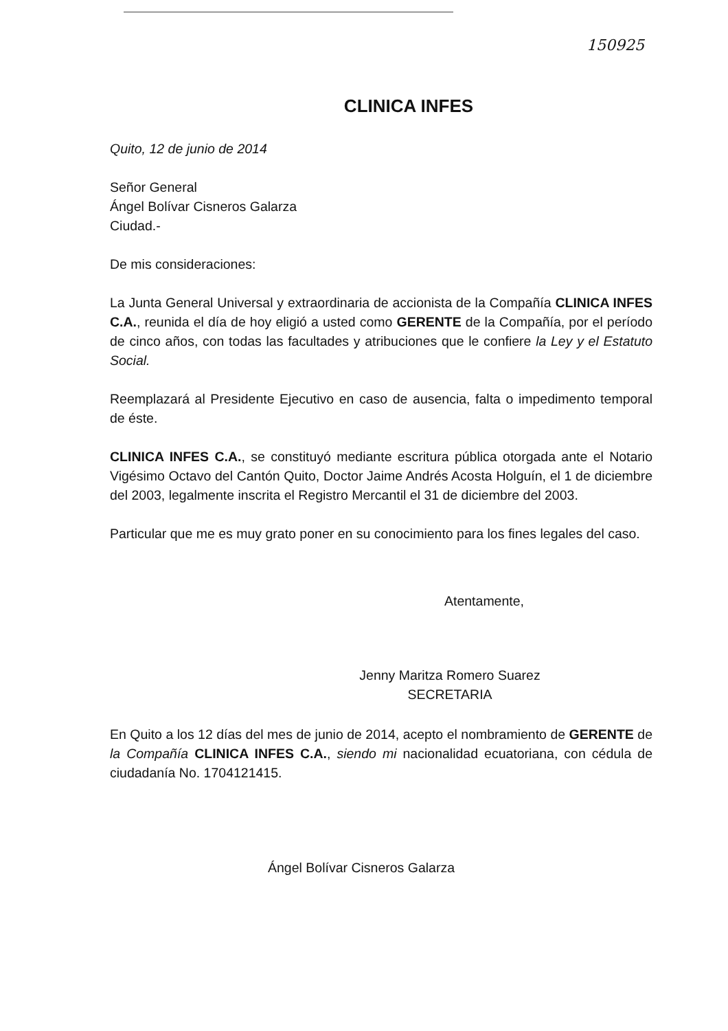150925
CLINICA INFES
Quito, 12 de junio de 2014
Señor General
Ángel Bolívar Cisneros Galarza
Ciudad.-
De mis consideraciones:
La Junta General Universal y extraordinaria de accionista de la Compañía CLINICA INFES C.A., reunida el día de hoy eligió a usted como GERENTE de la Compañía, por el período de cinco años, con todas las facultades y atribuciones que le confiere la Ley y el Estatuto Social.
Reemplazará al Presidente Ejecutivo en caso de ausencia, falta o impedimento temporal de éste.
CLINICA INFES C.A., se constituyó mediante escritura pública otorgada ante el Notario Vigésimo Octavo del Cantón Quito, Doctor Jaime Andrés Acosta Holguín, el 1 de diciembre del 2003, legalmente inscrita el Registro Mercantil el 31 de diciembre del 2003.
Particular que me es muy grato poner en su conocimiento para los fines legales del caso.
Atentamente,
Jenny Maritza Romero Suarez
SECRETARIA
En Quito a los 12 días del mes de junio de 2014, acepto el nombramiento de GERENTE de la Compañía CLINICA INFES C.A., siendo mi nacionalidad ecuatoriana, con cédula de ciudadanía No. 1704121415.
Ángel Bolívar Cisneros Galarza